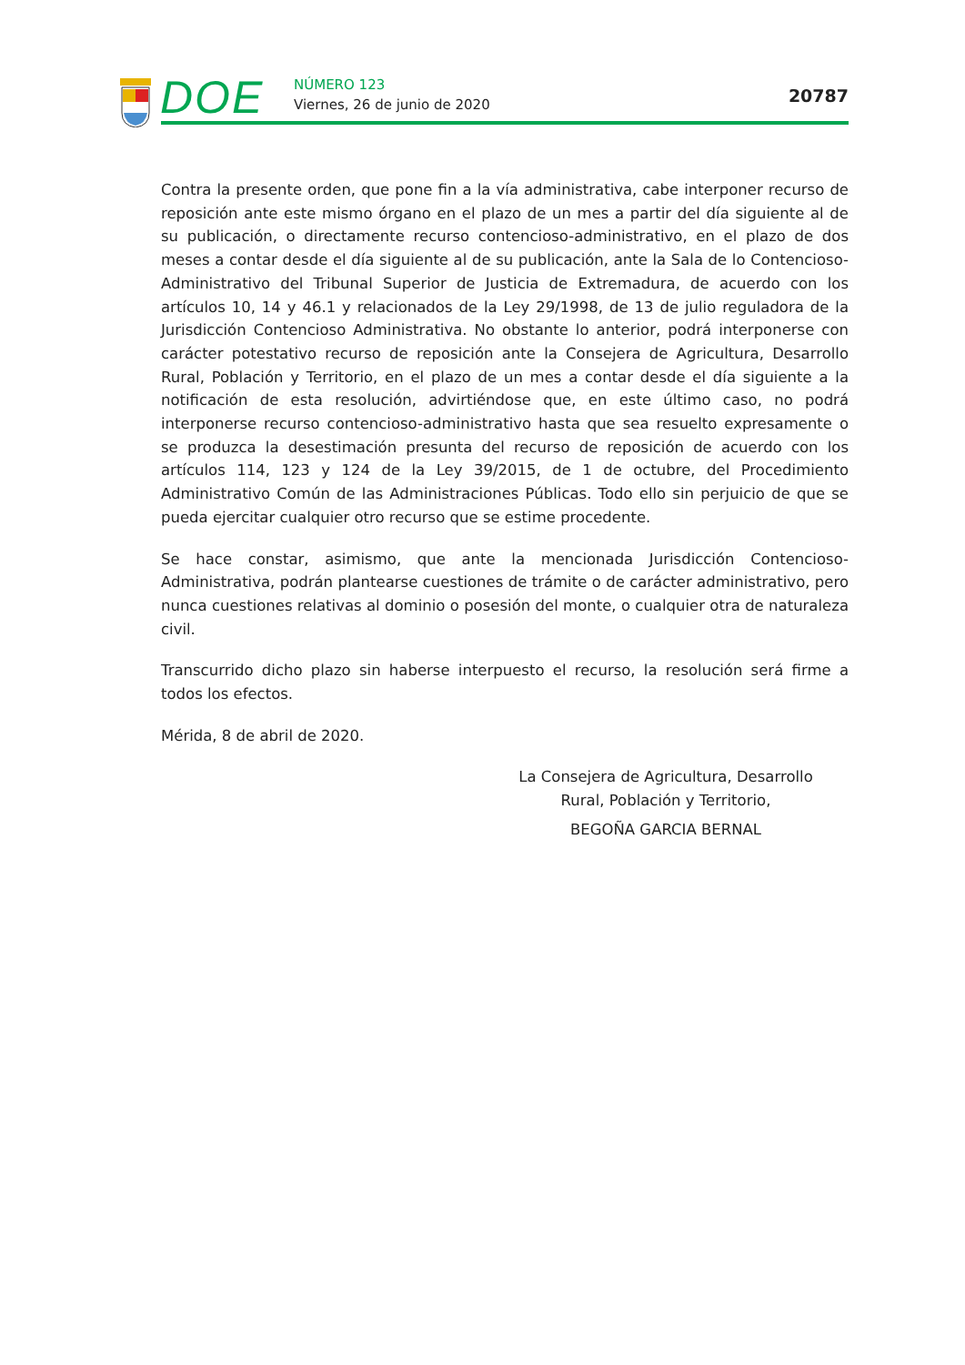DOE NÚMERO 123
Viernes, 26 de junio de 2020 20787
Contra la presente orden, que pone fin a la vía administrativa, cabe interponer recurso de reposición ante este mismo órgano en el plazo de un mes a partir del día siguiente al de su publicación, o directamente recurso contencioso-administrativo, en el plazo de dos meses a contar desde el día siguiente al de su publicación, ante la Sala de lo Contencioso-Administrativo del Tribunal Superior de Justicia de Extremadura, de acuerdo con los artículos 10, 14 y 46.1 y relacionados de la Ley 29/1998, de 13 de julio reguladora de la Jurisdicción Contencioso Administrativa. No obstante lo anterior, podrá interponerse con carácter potestativo recurso de reposición ante la Consejera de Agricultura, Desarrollo Rural, Población y Territorio, en el plazo de un mes a contar desde el día siguiente a la notificación de esta resolución, advirtiéndose que, en este último caso, no podrá interponerse recurso contencioso-administrativo hasta que sea resuelto expresamente o se produzca la desestimación presunta del recurso de reposición de acuerdo con los artículos 114, 123 y 124 de la Ley 39/2015, de 1 de octubre, del Procedimiento Administrativo Común de las Administraciones Públicas. Todo ello sin perjuicio de que se pueda ejercitar cualquier otro recurso que se estime procedente.
Se hace constar, asimismo, que ante la mencionada Jurisdicción Contencioso-Administrativa, podrán plantearse cuestiones de trámite o de carácter administrativo, pero nunca cuestiones relativas al dominio o posesión del monte, o cualquier otra de naturaleza civil.
Transcurrido dicho plazo sin haberse interpuesto el recurso, la resolución será firme a todos los efectos.
Mérida, 8 de abril de 2020.
La Consejera de Agricultura, Desarrollo
Rural, Población y Territorio,
BEGOÑA GARCIA BERNAL